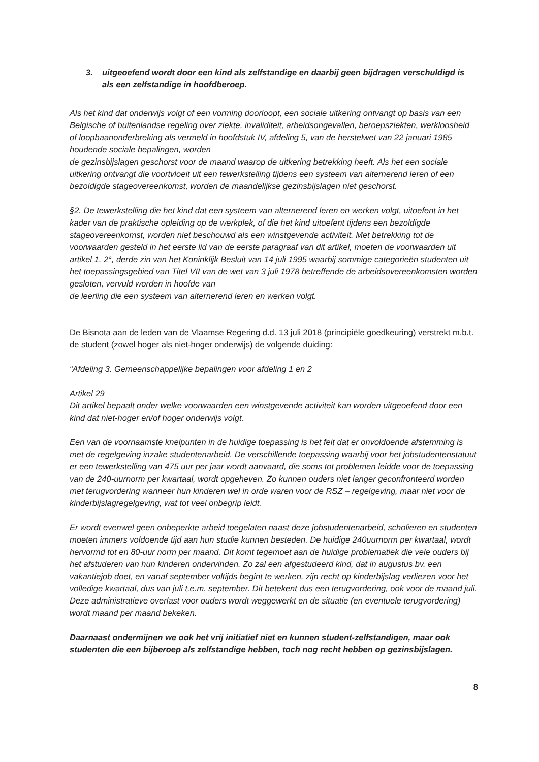3. uitgeoefend wordt door een kind als zelfstandige en daarbij geen bijdragen verschuldigd is als een zelfstandige in hoofdberoep.
Als het kind dat onderwijs volgt of een vorming doorloopt, een sociale uitkering ontvangt op basis van een Belgische of buitenlandse regeling over ziekte, invaliditeit, arbeidsongevallen, beroepsziekten, werkloosheid of loopbaanonderbreking als vermeld in hoofdstuk IV, afdeling 5, van de herstelwet van 22 januari 1985 houdende sociale bepalingen, worden
de gezinsbijslagen geschorst voor de maand waarop de uitkering betrekking heeft. Als het een sociale uitkering ontvangt die voortvloeit uit een tewerkstelling tijdens een systeem van alternerend leren of een bezoldigde stageovereenkomst, worden de maandelijkse gezinsbijslagen niet geschorst.
§2. De tewerkstelling die het kind dat een systeem van alternerend leren en werken volgt, uitoefent in het kader van de praktische opleiding op de werkplek, of die het kind uitoefent tijdens een bezoldigde stageovereenkomst, worden niet beschouwd als een winstgevende activiteit. Met betrekking tot de voorwaarden gesteld in het eerste lid van de eerste paragraaf van dit artikel, moeten de voorwaarden uit artikel 1, 2°, derde zin van het Koninklijk Besluit van 14 juli 1995 waarbij sommige categorieën studenten uit het toepassingsgebied van Titel VII van de wet van 3 juli 1978 betreffende de arbeidsovereenkomsten worden gesloten, vervuld worden in hoofde van
de leerling die een systeem van alternerend leren en werken volgt.
De Bisnota aan de leden van de Vlaamse Regering d.d. 13 juli 2018 (principiële goedkeuring) verstrekt m.b.t. de student (zowel hoger als niet-hoger onderwijs) de volgende duiding:
“Afdeling 3. Gemeenschappelijke bepalingen voor afdeling 1 en 2
Artikel 29
Dit artikel bepaalt onder welke voorwaarden een winstgevende activiteit kan worden uitgeoefend door een kind dat niet-hoger en/of hoger onderwijs volgt.
Een van de voornaamste knelpunten in de huidige toepassing is het feit dat er onvoldoende afstemming is met de regelgeving inzake studentenarbeid. De verschillende toepassing waarbij voor het jobstudentenstatuut er een tewerkstelling van 475 uur per jaar wordt aanvaard, die soms tot problemen leidde voor de toepassing van de 240-uurnorm per kwartaal, wordt opgeheven. Zo kunnen ouders niet langer geconfronteerd worden met terugvordering wanneer hun kinderen wel in orde waren voor de RSZ – regelgeving, maar niet voor de kinderbijslagregelgeving, wat tot veel onbegrip leidt.
Er wordt evenwel geen onbeperkte arbeid toegelaten naast deze jobstudentenarbeid, scholieren en studenten moeten immers voldoende tijd aan hun studie kunnen besteden. De huidige 240uurnorm per kwartaal, wordt hervormd tot en 80-uur norm per maand. Dit komt tegemoet aan de huidige problematiek die vele ouders bij het afstuderen van hun kinderen ondervinden. Zo zal een afgestudeerd kind, dat in augustus bv. een vakantiejob doet, en vanaf september voltijds begint te werken, zijn recht op kinderbijslag verliezen voor het volledige kwartaal, dus van juli t.e.m. september. Dit betekent dus een terugvordering, ook voor de maand juli. Deze administratieve overlast voor ouders wordt weggewerkt en de situatie (en eventuele terugvordering) wordt maand per maand bekeken.
Daarnaast ondermijnen we ook het vrij initiatief niet en kunnen student-zelfstandigen, maar ook studenten die een bijberoep als zelfstandige hebben, toch nog recht hebben op gezinsbijslagen.
8